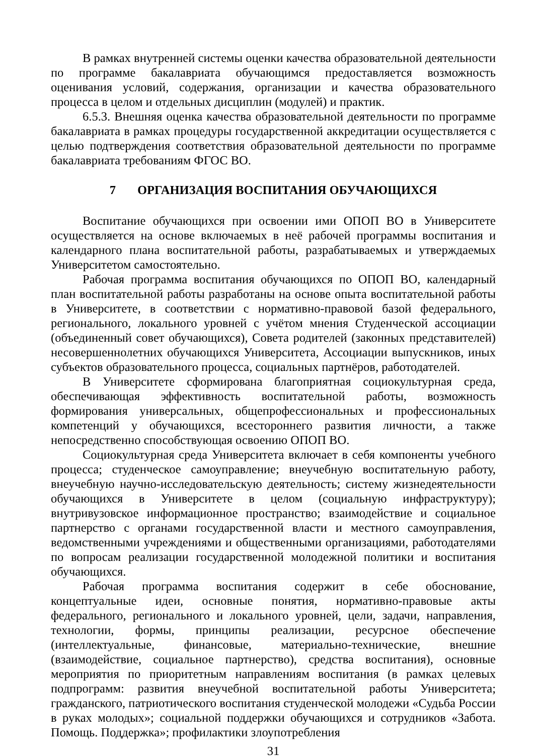В рамках внутренней системы оценки качества образовательной деятельности по программе бакалавриата обучающимся предоставляется возможность оценивания условий, содержания, организации и качества образовательного процесса в целом и отдельных дисциплин (модулей) и практик.
6.5.3. Внешняя оценка качества образовательной деятельности по программе бакалавриата в рамках процедуры государственной аккредитации осуществляется с целью подтверждения соответствия образовательной деятельности по программе бакалавриата требованиям ФГОС ВО.
7 ОРГАНИЗАЦИЯ ВОСПИТАНИЯ ОБУЧАЮЩИХСЯ
Воспитание обучающихся при освоении ими ОПОП ВО в Университете осуществляется на основе включаемых в неё рабочей программы воспитания и календарного плана воспитательной работы, разрабатываемых и утверждаемых Университетом самостоятельно.
Рабочая программа воспитания обучающихся по ОПОП ВО, календарный план воспитательной работы разработаны на основе опыта воспитательной работы в Университете, в соответствии с нормативно-правовой базой федерального, регионального, локального уровней с учётом мнения Студенческой ассоциации (объединенный совет обучающихся), Совета родителей (законных представителей) несовершеннолетних обучающихся Университета, Ассоциации выпускников, иных субъектов образовательного процесса, социальных партнёров, работодателей.
В Университете сформирована благоприятная социокультурная среда, обеспечивающая эффективность воспитательной работы, возможность формирования универсальных, общепрофессиональных и профессиональных компетенций у обучающихся, всестороннего развития личности, а также непосредственно способствующая освоению ОПОП ВО.
Социокультурная среда Университета включает в себя компоненты учебного процесса; студенческое самоуправление; внеучебную воспитательную работу, внеучебную научно-исследовательскую деятельность; систему жизнедеятельности обучающихся в Университете в целом (социальную инфраструктуру); внутривузовское информационное пространство; взаимодействие и социальное партнерство с органами государственной власти и местного самоуправления, ведомственными учреждениями и общественными организациями, работодателями по вопросам реализации государственной молодежной политики и воспитания обучающихся.
Рабочая программа воспитания содержит в себе обоснование, концептуальные идеи, основные понятия, нормативно-правовые акты федерального, регионального и локального уровней, цели, задачи, направления, технологии, формы, принципы реализации, ресурсное обеспечение (интеллектуальные, финансовые, материально-технические, внешние (взаимодействие, социальное партнерство), средства воспитания), основные мероприятия по приоритетным направлениям воспитания (в рамках целевых подпрограмм: развития внеучебной воспитательной работы Университета; гражданского, патриотического воспитания студенческой молодежи «Судьба России в руках молодых»; социальной поддержки обучающихся и сотрудников «Забота. Помощь. Поддержка»; профилактики злоупотребления
31